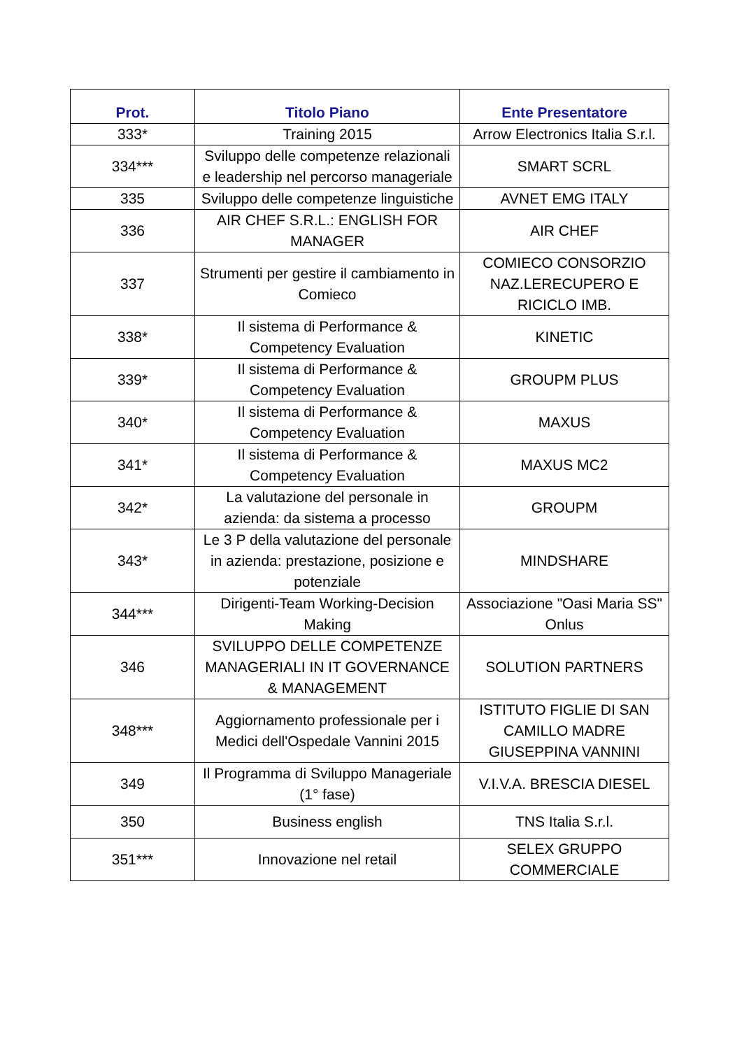| Prot. | Titolo Piano | Ente Presentatore |
| --- | --- | --- |
| 333* | Training 2015 | Arrow Electronics Italia S.r.l. |
| 334*** | Sviluppo delle competenze relazionali e leadership nel percorso manageriale | SMART SCRL |
| 335 | Sviluppo delle competenze linguistiche | AVNET EMG ITALY |
| 336 | AIR CHEF S.R.L.: ENGLISH FOR MANAGER | AIR CHEF |
| 337 | Strumenti per gestire il cambiamento in Comieco | COMIECO CONSORZIO NAZ.LERECUPERO E RICICLO IMB. |
| 338* | Il sistema di Performance & Competency Evaluation | KINETIC |
| 339* | Il sistema di Performance & Competency Evaluation | GROUPM PLUS |
| 340* | Il sistema di Performance & Competency Evaluation | MAXUS |
| 341* | Il sistema di Performance & Competency Evaluation | MAXUS MC2 |
| 342* | La valutazione del personale in azienda: da sistema a processo | GROUPM |
| 343* | Le 3 P della valutazione del personale in azienda: prestazione, posizione e potenziale | MINDSHARE |
| 344*** | Dirigenti-Team Working-Decision Making | Associazione "Oasi Maria SS" Onlus |
| 346 | SVILUPPO DELLE COMPETENZE MANAGERIALI IN IT GOVERNANCE & MANAGEMENT | SOLUTION PARTNERS |
| 348*** | Aggiornamento professionale per i Medici dell'Ospedale Vannini 2015 | ISTITUTO FIGLIE DI SAN CAMILLO MADRE GIUSEPPINA VANNINI |
| 349 | Il Programma di Sviluppo Manageriale (1° fase) | V.I.V.A. BRESCIA DIESEL |
| 350 | Business english | TNS Italia S.r.l. |
| 351*** | Innovazione nel retail | SELEX GRUPPO COMMERCIALE |